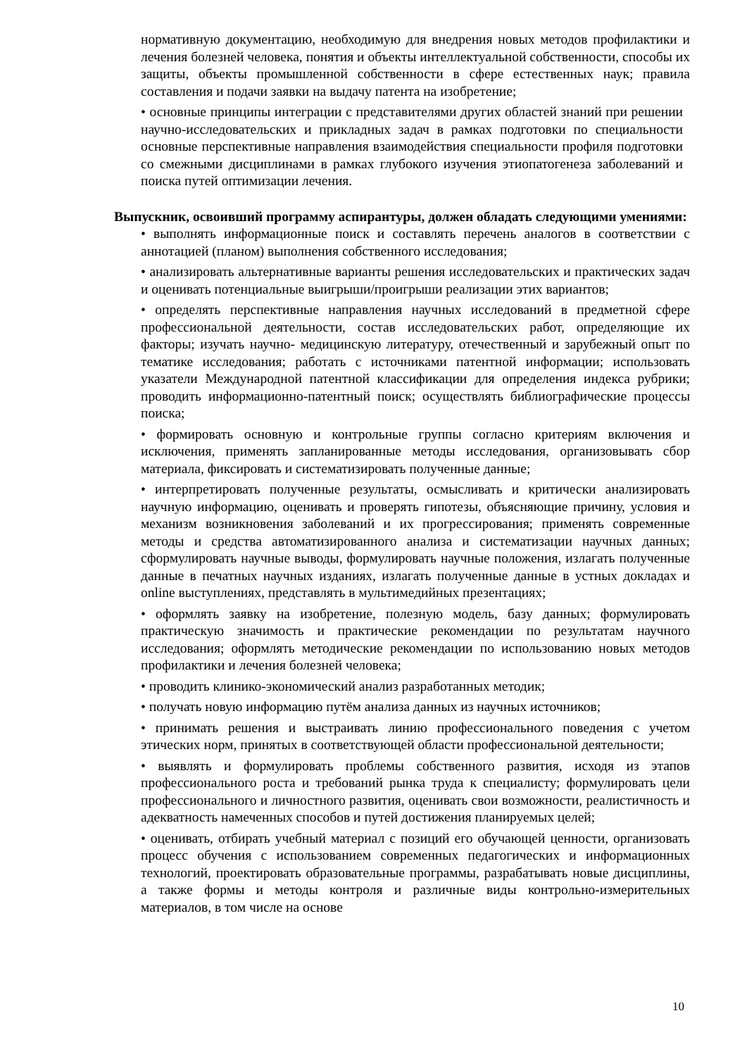нормативную документацию, необходимую для внедрения новых методов профилактики и лечения болезней человека, понятия и объекты интеллектуальной собственности, способы их защиты, объекты промышленной собственности в сфере естественных наук; правила составления и подачи заявки на выдачу патента на изобретение;
• основные принципы интеграции с представителями других областей знаний при решении научно-исследовательских и прикладных задач в рамках подготовки по специальности основные перспективные направления взаимодействия специальности профиля подготовки со смежными дисциплинами в рамках глубокого изучения этиопатогенеза заболеваний и поиска путей оптимизации лечения.
Выпускник, освоивший программу аспирантуры, должен обладать следующими умениями:
• выполнять информационные поиск и составлять перечень аналогов в соответствии с аннотацией (планом) выполнения собственного исследования;
• анализировать альтернативные варианты решения исследовательских и практических задач и оценивать потенциальные выигрыши/проигрыши реализации этих вариантов;
• определять перспективные направления научных исследований в предметной сфере профессиональной деятельности, состав исследовательских работ, определяющие их факторы; изучать научно- медицинскую литературу, отечественный и зарубежный опыт по тематике исследования; работать с источниками патентной информации; использовать указатели Международной патентной классификации для определения индекса рубрики; проводить информационно-патентный поиск; осуществлять библиографические процессы поиска;
• формировать основную и контрольные группы согласно критериям включения и исключения, применять запланированные методы исследования, организовывать сбор материала, фиксировать и систематизировать полученные данные;
• интерпретировать полученные результаты, осмысливать и критически анализировать научную информацию, оценивать и проверять гипотезы, объясняющие причину, условия и механизм возникновения заболеваний и их прогрессирования; применять современные методы и средства автоматизированного анализа и систематизации научных данных; сформулировать научные выводы, формулировать научные положения, излагать полученные данные в печатных научных изданиях, излагать полученные данные в устных докладах и online выступлениях, представлять в мультимедийных презентациях;
• оформлять заявку на изобретение, полезную модель, базу данных; формулировать практическую значимость и практические рекомендации по результатам научного исследования; оформлять методические рекомендации по использованию новых методов профилактики и лечения болезней человека;
• проводить клинико-экономический анализ разработанных методик;
• получать новую информацию путём анализа данных из научных источников;
• принимать решения и выстраивать линию профессионального поведения с учетом этических норм, принятых в соответствующей области профессиональной деятельности;
• выявлять и формулировать проблемы собственного развития, исходя из этапов профессионального роста и требований рынка труда к специалисту; формулировать цели профессионального и личностного развития, оценивать свои возможности, реалистичность и адекватность намеченных способов и путей достижения планируемых целей;
• оценивать, отбирать учебный материал с позиций его обучающей ценности, организовать процесс обучения с использованием современных педагогических и информационных технологий, проектировать образовательные программы, разрабатывать новые дисциплины, а также формы и методы контроля и различные виды контрольно-измерительных материалов, в том числе на основе
10